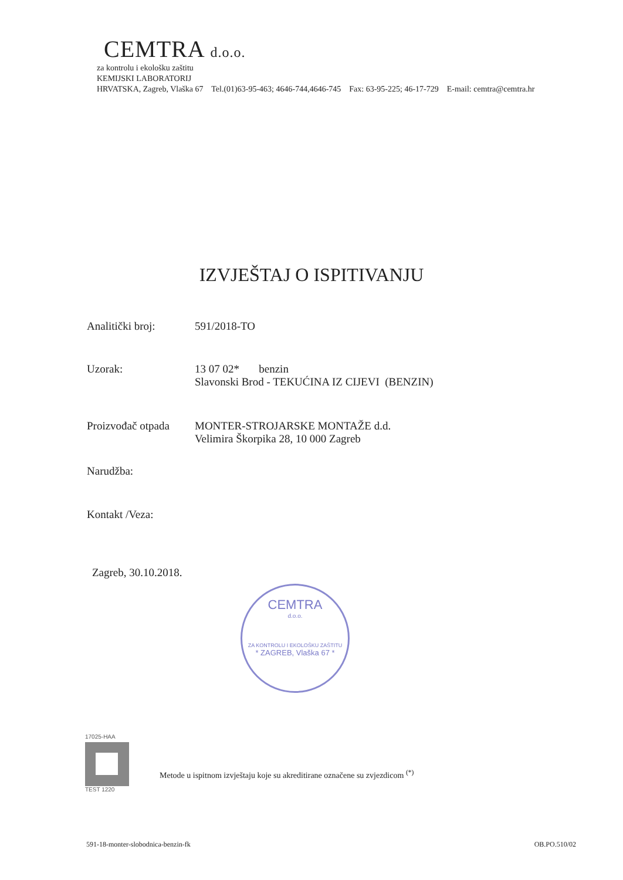CEMTRA d.o.o.
za kontrolu i ekološku zaštitu
KEMIJSKI LABORATORIJ
HRVATSKA, Zagreb, Vlaška 67 Tel.(01)63-95-463; 4646-744,4646-745 Fax: 63-95-225; 46-17-729 E-mail: cemtra@cemtra.hr
IZVJEŠTAJ O ISPITIVANJU
Analitički broj: 591/2018-TO
Uzorak: 13 07 02* benzin
Slavonski Brod - TEKUĆINA IZ CIJEVI (BENZIN)
Proizvođač otpada
MONTER-STROJARSKE MONTAŽE d.d.
Velimira Škorpika 28, 10 000 Zagreb
Narudžba:
Kontakt /Veza:
Zagreb, 30.10.2018.
CEMTRA
d.o.o.
ZA KONTROLU I EKOLOŠKU ZAŠTITU
* ZAGREB, Vlaška 67 *
17025-HAA
TEST 1220
Metode u ispitnom izvještaju koje su akreditirane označene su zvjezdicom <sup>(*)</sup>
591-18-monter-slobodnica-benzin-fk
OB.PO.510/02